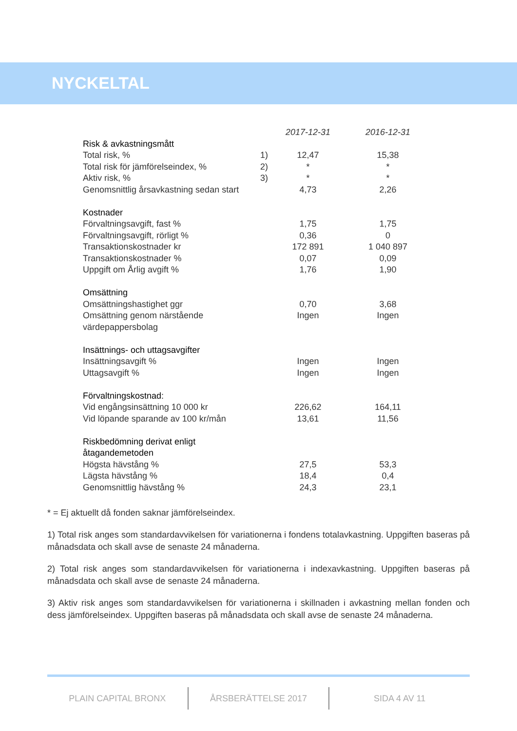NYCKELTAL
| | | 2017-12-31 | 2016-12-31 |
| Risk & avkastningsmått | | | |
| Total risk, % | 1) | 12,47 | 15,38 |
| Total risk för jämförelseindex, % | 2) | * | * |
| Aktiv risk, % | 3) | * | * |
| Genomsnittlig årsavkastning sedan start | | 4,73 | 2,26 |
| Kostnader | | | |
| Förvaltningsavgift, fast % | | 1,75 | 1,75 |
| Förvaltningsavgift, rörligt % | | 0,36 | 0 |
| Transaktionskostnader kr | | 172 891 | 1 040 897 |
| Transaktionskostnader % | | 0,07 | 0,09 |
| Uppgift om Årlig avgift % | | 1,76 | 1,90 |
| Omsättning | | | |
| Omsättningshastighet ggr | | 0,70 | 3,68 |
| Omsättning genom närstående | | Ingen | Ingen |
| värdepappersbolag | | | |
| Insättnings- och uttagsavgifter | | | |
| Insättningsavgift % | | Ingen | Ingen |
| Uttagsavgift % | | Ingen | Ingen |
| Förvaltningskostnad: | | | |
| Vid engångsinsättning 10 000 kr | | 226,62 | 164,11 |
| Vid löpande sparande av 100 kr/mån | | 13,61 | 11,56 |
| Riskbedömning derivat enligt | | | |
| åtagandemetoden | | | |
| Högsta hävstång % | | 27,5 | 53,3 |
| Lägsta hävstång % | | 18,4 | 0,4 |
| Genomsnittlig hävstång % | | 24,3 | 23,1 |
* = Ej aktuellt då fonden saknar jämförelseindex.
1) Total risk anges som standardavvikelsen för variationerna i fondens totalavkastning. Uppgiften baseras på månadsdata och skall avse de senaste 24 månaderna.
2) Total risk anges som standardavvikelsen för variationerna i indexavkastning. Uppgiften baseras på månadsdata och skall avse de senaste 24 månaderna.
3) Aktiv risk anges som standardavvikelsen för variationerna i skillnaden i avkastning mellan fonden och dess jämförelseindex. Uppgiften baseras på månadsdata och skall avse de senaste 24 månaderna.
PLAIN CAPITAL BRONX ÅRSBERÄTTELSE 2017 SIDA 4 AV 11